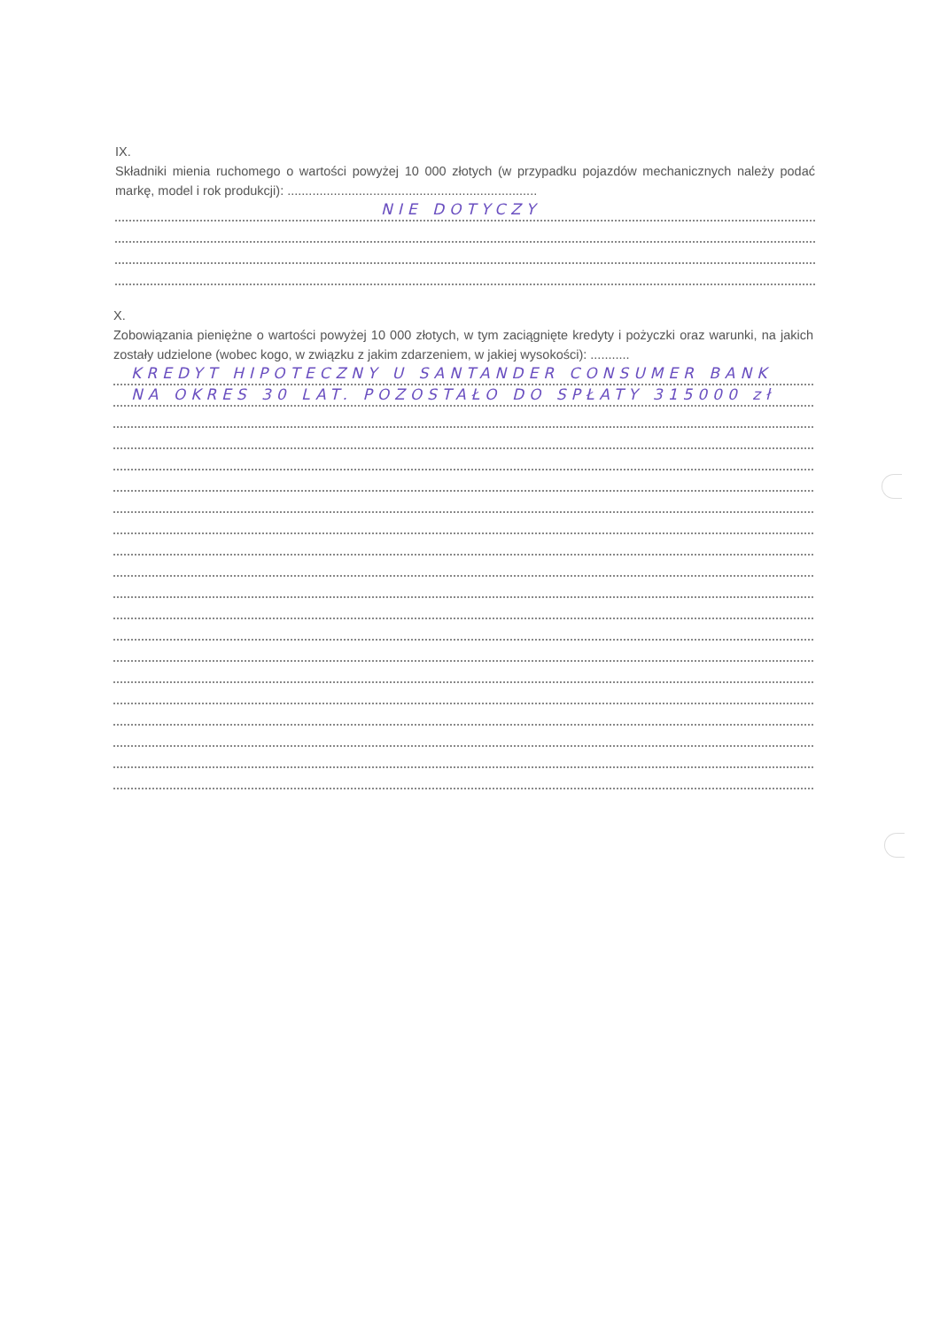IX.
Składniki mienia ruchomego o wartości powyżej 10 000 złotych (w przypadku pojazdów mechanicznych należy podać markę, model i rok produkcji): ......................................................................
NIE DOTYCZY
X.
Zobowiązania pieniężne o wartości powyżej 10 000 złotych, w tym zaciągnięte kredyty i pożyczki oraz warunki, na jakich zostały udzielone (wobec kogo, w związku z jakim zdarzeniem, w jakiej wysokości): ...........
KREDYT HIPOTECZNY U SANTANDER CONSUMER BANK
NA OKRES 30 LAT. POZOSTAŁO DO SPŁATY 315000 zł